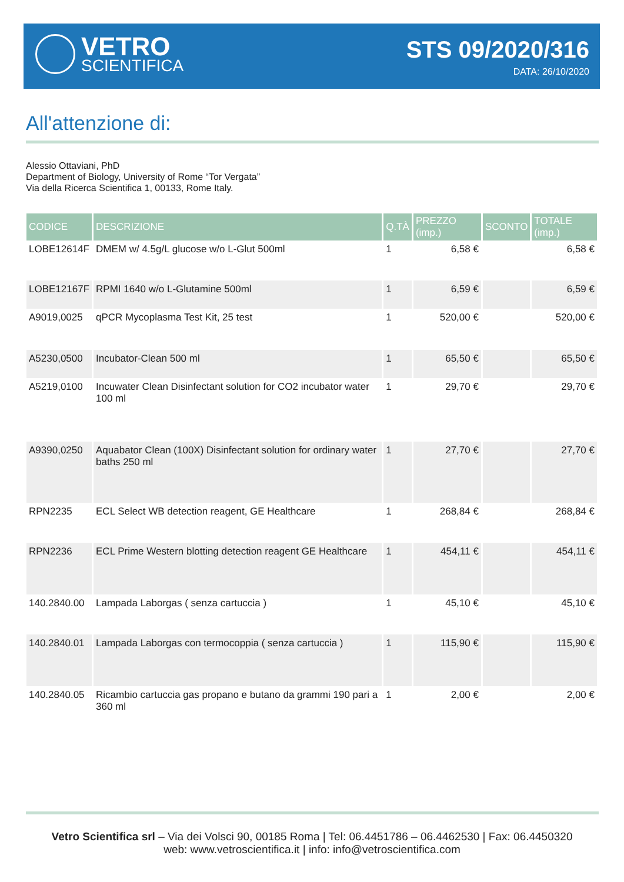VETRO
SCIENTIFICA
STS 09/2020/316
DATA: 26/10/2020
All'attenzione di:
Alessio Ottaviani, PhD
Department of Biology, University of Rome “Tor Vergata”
Via della Ricerca Scientifica 1, 00133, Rome Italy.
| CODICE | DESCRIZIONE | Q.TÀ | PREZZO (imp.) | SCONTO | TOTALE (imp.) |
| --- | --- | --- | --- | --- | --- |
| LOBE12614F | DMEM w/ 4.5g/L glucose w/o L-Glut 500ml | 1 | 6,58 € | | 6,58 € |
| LOBE12167F | RPMI 1640 w/o L-Glutamine 500ml | 1 | 6,59 € | | 6,59 € |
| A9019,0025 | qPCR Mycoplasma Test Kit, 25 test | 1 | 520,00 € | | 520,00 € |
| A5230,0500 | Incubator-Clean 500 ml | 1 | 65,50 € | | 65,50 € |
| A5219,0100 | Incuwater Clean Disinfectant solution for CO2 incubator water 100 ml | 1 | 29,70 € | | 29,70 € |
| A9390,0250 | Aquabator Clean (100X) Disinfectant solution for ordinary water baths 250 ml | 1 | 27,70 € | | 27,70 € |
| RPN2235 | ECL Select WB detection reagent, GE Healthcare | 1 | 268,84 € | | 268,84 € |
| RPN2236 | ECL Prime Western blotting detection reagent GE Healthcare | 1 | 454,11 € | | 454,11 € |
| 140.2840.00 | Lampada Laborgas ( senza cartuccia ) | 1 | 45,10 € | | 45,10 € |
| 140.2840.01 | Lampada Laborgas con termocoppia ( senza cartuccia ) | 1 | 115,90 € | | 115,90 € |
| 140.2840.05 | Ricambio cartuccia gas propano e butano da grammi 190 pari a 360 ml | 1 | 2,00 € | | 2,00 € |
Vetro Scientifica srl – Via dei Volsci 90, 00185 Roma | Tel: 06.4451786 – 06.4462530 | Fax: 06.4450320
web: www.vetroscientifica.it | info: info@vetroscientifica.com